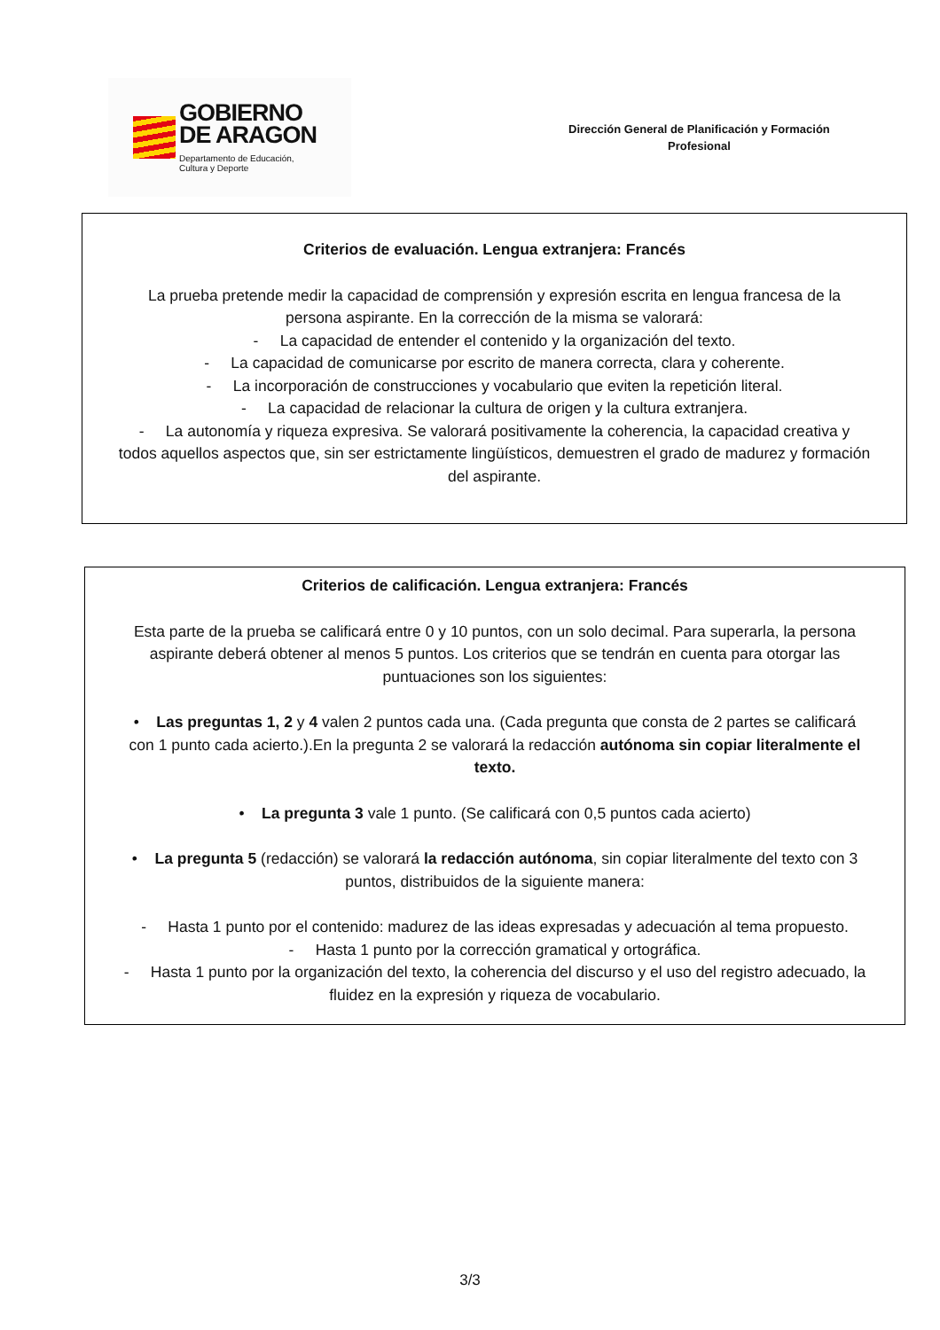GOBIERNO
DE ARAGON
Departamento de Educación,
Cultura y Deporte
Dirección General de Planificación y Formación
Profesional
Criterios de evaluación. Lengua extranjera: Francés
La prueba pretende medir la capacidad de comprensión y expresión escrita en lengua francesa de la persona aspirante. En la corrección de la misma se valorará:
- La capacidad de entender el contenido y la organización del texto.
- La capacidad de comunicarse por escrito de manera correcta, clara y coherente.
- La incorporación de construcciones y vocabulario que eviten la repetición literal.
- La capacidad de relacionar la cultura de origen y la cultura extranjera.
- La autonomía y riqueza expresiva. Se valorará positivamente la coherencia, la capacidad creativa y todos aquellos aspectos que, sin ser estrictamente lingüísticos, demuestren el grado de madurez y formación del aspirante.
Criterios de calificación. Lengua extranjera: Francés
Esta parte de la prueba se calificará entre 0 y 10 puntos, con un solo decimal. Para superarla, la persona aspirante deberá obtener al menos 5 puntos. Los criterios que se tendrán en cuenta para otorgar las puntuaciones son los siguientes:
• Las preguntas 1, 2 y 4 valen 2 puntos cada una. (Cada pregunta que consta de 2 partes se calificará con 1 punto cada acierto.).En la pregunta 2 se valorará la redacción autónoma sin copiar literalmente el texto.
• La pregunta 3 vale 1 punto. (Se calificará con 0,5 puntos cada acierto)
• La pregunta 5 (redacción) se valorará la redacción autónoma, sin copiar literalmente del texto con 3 puntos, distribuidos de la siguiente manera:
- Hasta 1 punto por el contenido: madurez de las ideas expresadas y adecuación al tema propuesto.
- Hasta 1 punto por la corrección gramatical y ortográfica.
- Hasta 1 punto por la organización del texto, la coherencia del discurso y el uso del registro adecuado, la fluidez en la expresión y riqueza de vocabulario.
3/3